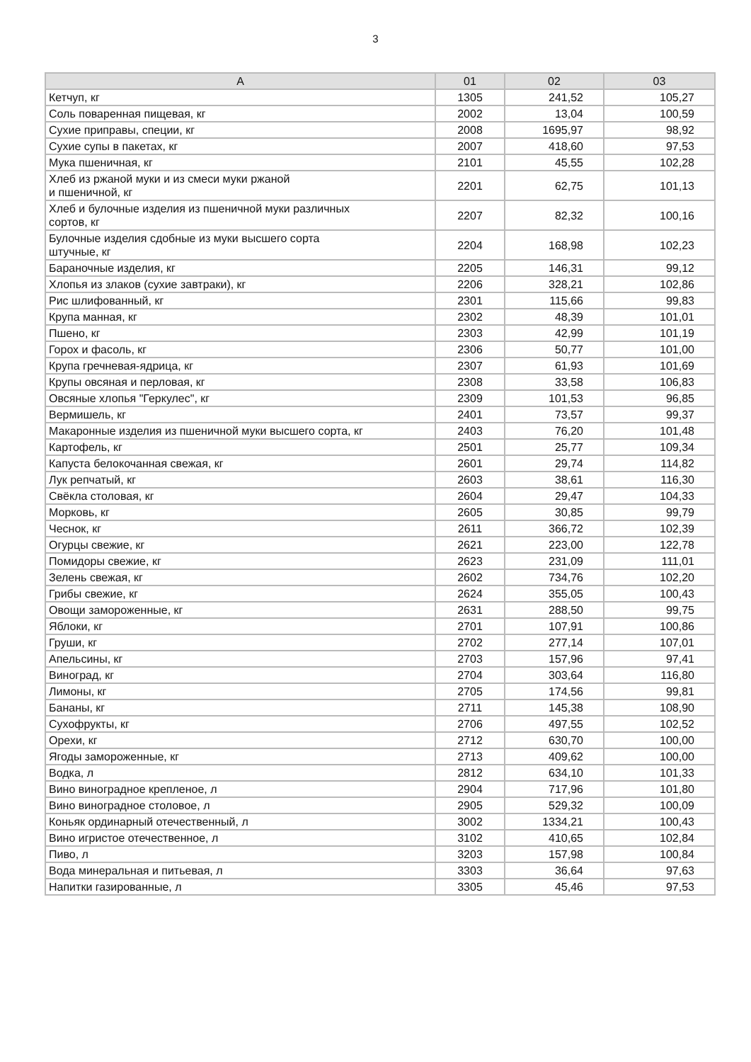3
| А | 01 | 02 | 03 |
| --- | --- | --- | --- |
| Кетчуп, кг | 1305 | 241,52 | 105,27 |
| Соль поваренная пищевая, кг | 2002 | 13,04 | 100,59 |
| Сухие приправы, специи, кг | 2008 | 1695,97 | 98,92 |
| Сухие супы в пакетах, кг | 2007 | 418,60 | 97,53 |
| Мука пшеничная, кг | 2101 | 45,55 | 102,28 |
| Хлеб из ржаной муки и из смеси муки ржаной и пшеничной, кг | 2201 | 62,75 | 101,13 |
| Хлеб и булочные изделия из пшеничной муки различных сортов, кг | 2207 | 82,32 | 100,16 |
| Булочные изделия сдобные из муки высшего сорта штучные, кг | 2204 | 168,98 | 102,23 |
| Бараночные изделия, кг | 2205 | 146,31 | 99,12 |
| Хлопья из злаков (сухие завтраки), кг | 2206 | 328,21 | 102,86 |
| Рис шлифованный, кг | 2301 | 115,66 | 99,83 |
| Крупа манная, кг | 2302 | 48,39 | 101,01 |
| Пшено, кг | 2303 | 42,99 | 101,19 |
| Горох и фасоль, кг | 2306 | 50,77 | 101,00 |
| Крупа гречневая-ядрица, кг | 2307 | 61,93 | 101,69 |
| Крупы овсяная и перловая, кг | 2308 | 33,58 | 106,83 |
| Овсяные хлопья "Геркулес", кг | 2309 | 101,53 | 96,85 |
| Вермишель, кг | 2401 | 73,57 | 99,37 |
| Макаронные изделия из пшеничной муки высшего сорта, кг | 2403 | 76,20 | 101,48 |
| Картофель, кг | 2501 | 25,77 | 109,34 |
| Капуста белокочанная свежая, кг | 2601 | 29,74 | 114,82 |
| Лук репчатый, кг | 2603 | 38,61 | 116,30 |
| Свёкла столовая, кг | 2604 | 29,47 | 104,33 |
| Морковь, кг | 2605 | 30,85 | 99,79 |
| Чеснок, кг | 2611 | 366,72 | 102,39 |
| Огурцы свежие, кг | 2621 | 223,00 | 122,78 |
| Помидоры свежие, кг | 2623 | 231,09 | 111,01 |
| Зелень свежая, кг | 2602 | 734,76 | 102,20 |
| Грибы свежие, кг | 2624 | 355,05 | 100,43 |
| Овощи замороженные, кг | 2631 | 288,50 | 99,75 |
| Яблоки, кг | 2701 | 107,91 | 100,86 |
| Груши, кг | 2702 | 277,14 | 107,01 |
| Апельсины, кг | 2703 | 157,96 | 97,41 |
| Виноград, кг | 2704 | 303,64 | 116,80 |
| Лимоны, кг | 2705 | 174,56 | 99,81 |
| Бананы, кг | 2711 | 145,38 | 108,90 |
| Сухофрукты, кг | 2706 | 497,55 | 102,52 |
| Орехи, кг | 2712 | 630,70 | 100,00 |
| Ягоды замороженные, кг | 2713 | 409,62 | 100,00 |
| Водка, л | 2812 | 634,10 | 101,33 |
| Вино виноградное крепленое, л | 2904 | 717,96 | 101,80 |
| Вино виноградное столовое, л | 2905 | 529,32 | 100,09 |
| Коньяк ординарный отечественный, л | 3002 | 1334,21 | 100,43 |
| Вино игристое отечественное, л | 3102 | 410,65 | 102,84 |
| Пиво, л | 3203 | 157,98 | 100,84 |
| Вода минеральная и питьевая, л | 3303 | 36,64 | 97,63 |
| Напитки газированные, л | 3305 | 45,46 | 97,53 |